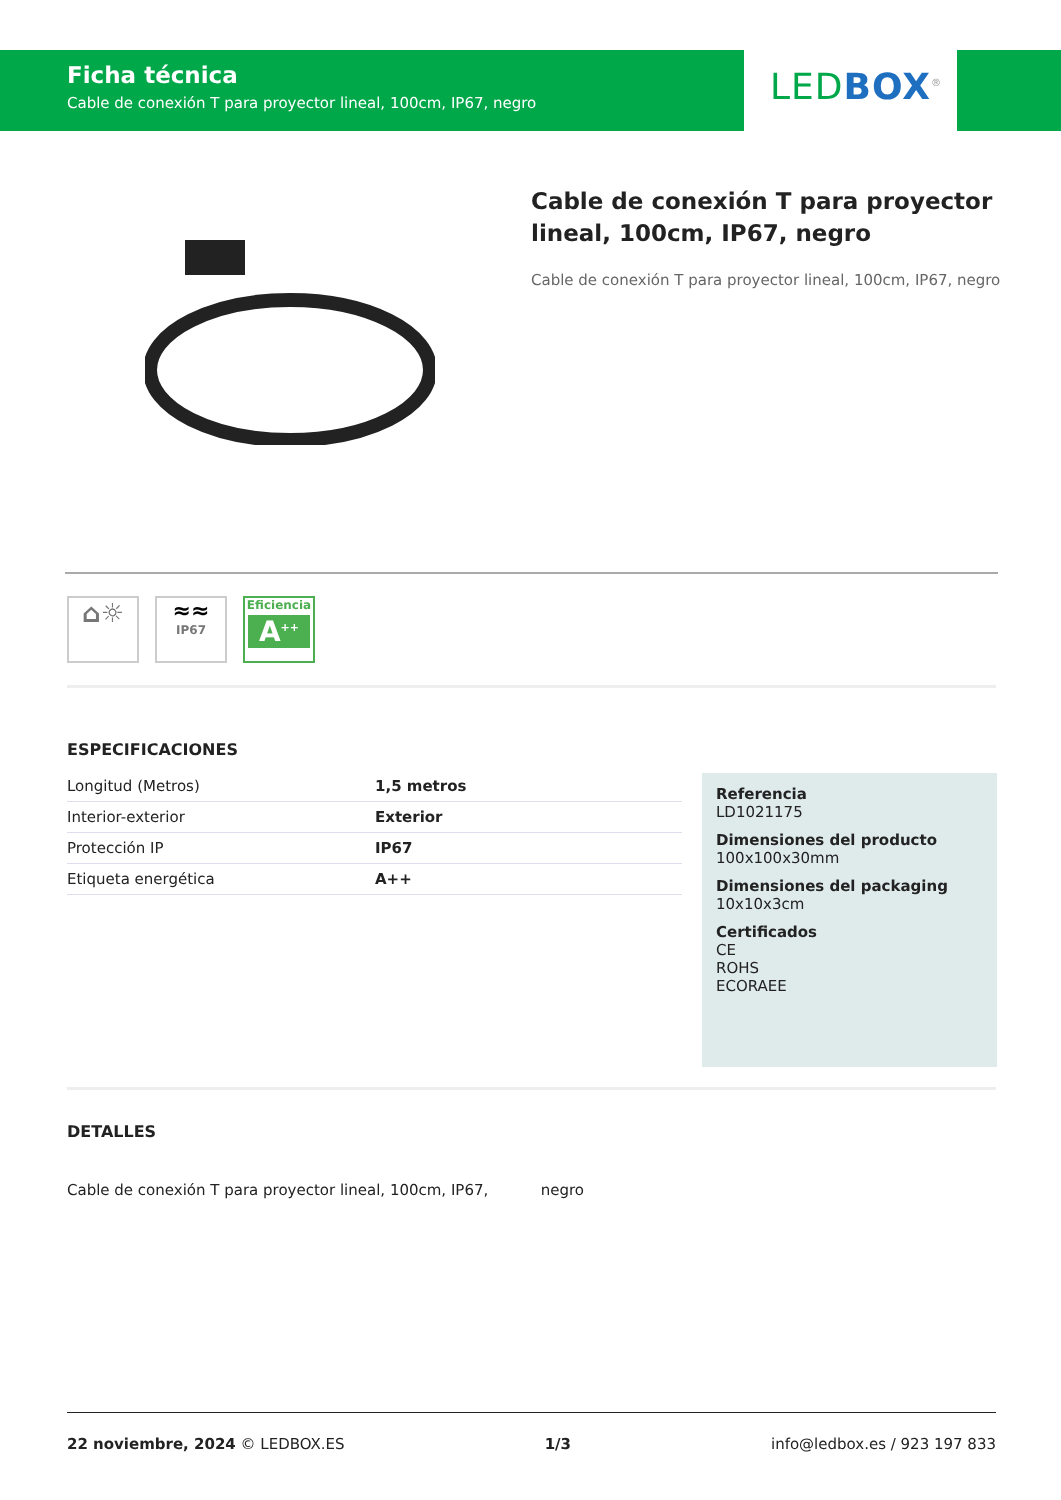Ficha técnica
Cable de conexión T para proyector lineal, 100cm, IP67, negro
LEDBOX<sup>®</sup>
Cable de conexión T para proyector lineal, 100cm, IP67, negro
Cable de conexión T para proyector lineal, 100cm, IP67, negro
⌂☼
≈≈
IP67
Eficiencia
A<sup>++</sup>
ESPECIFICACIONES
| Longitud (Metros) | 1,5 metros |
| Interior-exterior | Exterior |
| Protección IP | IP67 |
| Etiqueta energética | A++ |
Referencia
LD1021175
Dimensiones del producto
100x100x30mm
Dimensiones del packaging
10x10x3cm
Certificados
CE
ROHS
ECORAEE
DETALLES
Cable de conexión T para proyector lineal, 100cm, IP67, negro
22 noviembre, 2024 © LEDBOX.ES 1/3 info@ledbox.es / 923 197 833